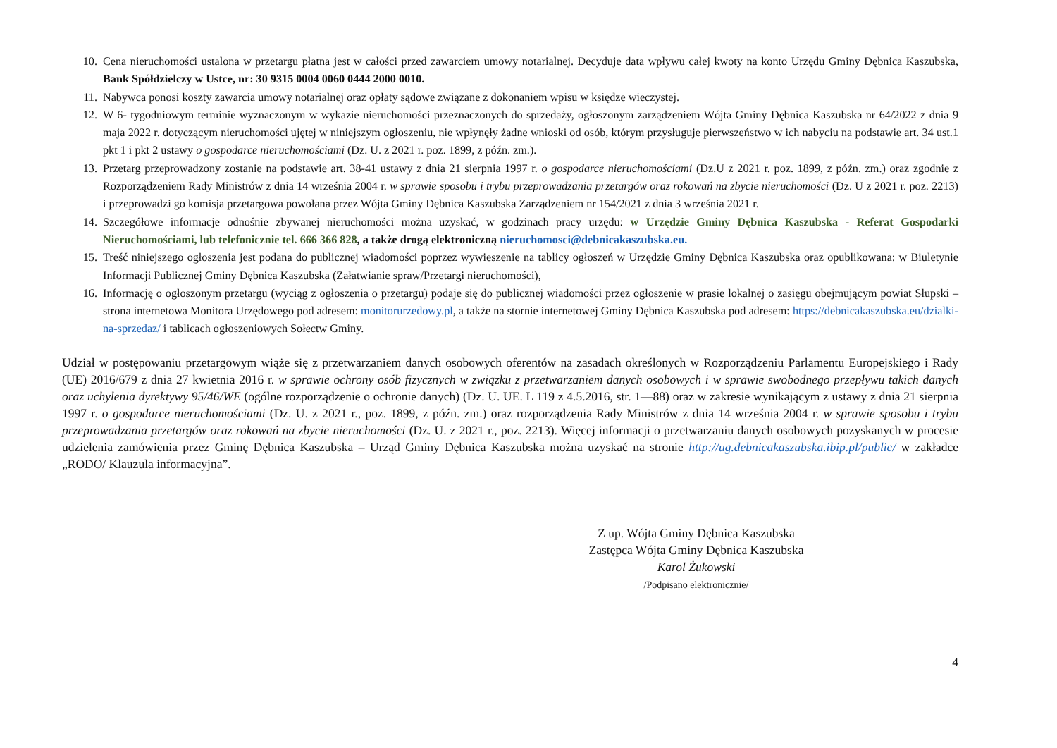10. Cena nieruchomości ustalona w przetargu płatna jest w całości przed zawarciem umowy notarialnej. Decyduje data wpływu całej kwoty na konto Urzędu Gminy Dębnica Kaszubska, Bank Spółdzielczy w Ustce, nr: 30 9315 0004 0060 0444 2000 0010.
11. Nabywca ponosi koszty zawarcia umowy notarialnej oraz opłaty sądowe związane z dokonaniem wpisu w księdze wieczystej.
12. W 6- tygodniowym terminie wyznaczonym w wykazie nieruchomości przeznaczonych do sprzedaży, ogłoszonym zarządzeniem Wójta Gminy Dębnica Kaszubska nr 64/2022 z dnia 9 maja 2022 r. dotyczącym nieruchomości ujętej w niniejszym ogłoszeniu, nie wpłynęły żadne wnioski od osób, którym przysługuje pierwszeństwo w ich nabyciu na podstawie art. 34 ust.1 pkt 1 i pkt 2 ustawy o gospodarce nieruchomościami (Dz. U. z 2021 r. poz. 1899, z późn. zm.).
13. Przetarg przeprowadzony zostanie na podstawie art. 38-41 ustawy z dnia 21 sierpnia 1997 r. o gospodarce nieruchomościami (Dz.U z 2021 r. poz. 1899, z późn. zm.) oraz zgodnie z Rozporządzeniem Rady Ministrów z dnia 14 września 2004 r. w sprawie sposobu i trybu przeprowadzania przetargów oraz rokowań na zbycie nieruchomości (Dz. U z 2021 r. poz. 2213) i przeprowadzi go komisja przetargowa powołana przez Wójta Gminy Dębnica Kaszubska Zarządzeniem nr 154/2021 z dnia 3 września 2021 r.
14. Szczegółowe informacje odnośnie zbywanej nieruchomości można uzyskać, w godzinach pracy urzędu: w Urzędzie Gminy Dębnica Kaszubska - Referat Gospodarki Nieruchomościami, lub telefonicznie tel. 666 366 828, a także drogą elektroniczną nieruchomosci@debnicakaszubska.eu.
15. Treść niniejszego ogłoszenia jest podana do publicznej wiadomości poprzez wywieszenie na tablicy ogłoszeń w Urzędzie Gminy Dębnica Kaszubska oraz opublikowana: w Biuletynie Informacji Publicznej Gminy Dębnica Kaszubska (Załatwianie spraw/Przetargi nieruchomości),
16. Informację o ogłoszonym przetargu (wyciąg z ogłoszenia o przetargu) podaje się do publicznej wiadomości przez ogłoszenie w prasie lokalnej o zasięgu obejmującym powiat Słupski – strona internetowa Monitora Urzędowego pod adresem: monitorurzedowy.pl, a także na stornie internetowej Gminy Dębnica Kaszubska pod adresem: https://debnicakaszubska.eu/dzialki-na-sprzedaz/ i tablicach ogłoszeniowych Sołectw Gminy.
Udział w postępowaniu przetargowym wiąże się z przetwarzaniem danych osobowych oferentów na zasadach określonych w Rozporządzeniu Parlamentu Europejskiego i Rady (UE) 2016/679 z dnia 27 kwietnia 2016 r. w sprawie ochrony osób fizycznych w związku z przetwarzaniem danych osobowych i w sprawie swobodnego przepływu takich danych oraz uchylenia dyrektywy 95/46/WE (ogólne rozporządzenie o ochronie danych) (Dz. U. UE. L 119 z 4.5.2016, str. 1—88) oraz w zakresie wynikającym z ustawy z dnia 21 sierpnia 1997 r. o gospodarce nieruchomościami (Dz. U. z 2021 r., poz. 1899, z późn. zm.) oraz rozporządzenia Rady Ministrów z dnia 14 września 2004 r. w sprawie sposobu i trybu przeprowadzania przetargów oraz rokowań na zbycie nieruchomości (Dz. U. z 2021 r., poz. 2213). Więcej informacji o przetwarzaniu danych osobowych pozyskanych w procesie udzielenia zamówienia przez Gminę Dębnica Kaszubska – Urząd Gminy Dębnica Kaszubska można uzyskać na stronie http://ug.debnicakaszubska.ibip.pl/public/ w zakładce „RODO/ Klauzula informacyjna”.
Z up. Wójta Gminy Dębnica Kaszubska
Zastępca Wójta Gminy Dębnica Kaszubska
Karol Żukowski
/Podpisano elektronicznie/
4